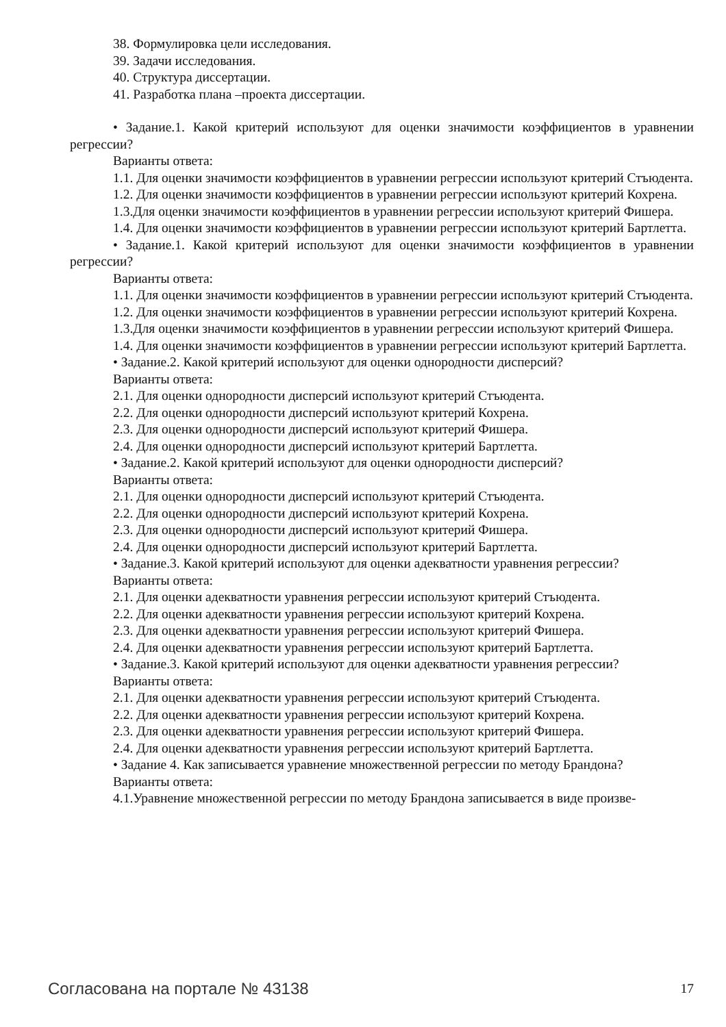38. Формулировка цели исследования.
39. Задачи исследования.
40. Структура диссертации.
41. Разработка плана –проекта диссертации.
• Задание.1. Какой критерий используют для оценки значимости коэффициентов в уравнении регрессии?
Варианты ответа:
1.1. Для оценки значимости коэффициентов в уравнении регрессии используют критерий Стъюдента.
1.2. Для оценки значимости коэффициентов в уравнении регрессии используют критерий Кохрена.
1.3.Для оценки значимости коэффициентов в уравнении регрессии используют критерий Фишера.
1.4. Для оценки значимости коэффициентов в уравнении регрессии используют критерий Бартлетта.
• Задание.1. Какой критерий используют для оценки значимости коэффициентов в уравнении регрессии?
Варианты ответа:
1.1. Для оценки значимости коэффициентов в уравнении регрессии используют критерий Стъюдента.
1.2. Для оценки значимости коэффициентов в уравнении регрессии используют критерий Кохрена.
1.3.Для оценки значимости коэффициентов в уравнении регрессии используют критерий Фишера.
1.4. Для оценки значимости коэффициентов в уравнении регрессии используют критерий Бартлетта.
• Задание.2. Какой критерий используют для оценки однородности дисперсий?
Варианты ответа:
2.1. Для оценки однородности дисперсий используют критерий Стъюдента.
2.2. Для оценки однородности дисперсий используют критерий Кохрена.
2.3. Для оценки однородности дисперсий используют критерий Фишера.
2.4. Для оценки однородности дисперсий используют критерий Бартлетта.
• Задание.2. Какой критерий используют для оценки однородности дисперсий?
Варианты ответа:
2.1. Для оценки однородности дисперсий используют критерий Стъюдента.
2.2. Для оценки однородности дисперсий используют критерий Кохрена.
2.3. Для оценки однородности дисперсий используют критерий Фишера.
2.4. Для оценки однородности дисперсий используют критерий Бартлетта.
• Задание.3. Какой критерий используют для оценки адекватности уравнения регрессии?
Варианты ответа:
2.1. Для оценки адекватности уравнения регрессии используют критерий Стъюдента.
2.2. Для оценки адекватности уравнения регрессии используют критерий Кохрена.
2.3. Для оценки адекватности уравнения регрессии используют критерий Фишера.
2.4. Для оценки адекватности уравнения регрессии используют критерий Бартлетта.
• Задание.3. Какой критерий используют для оценки адекватности уравнения регрессии?
Варианты ответа:
2.1. Для оценки адекватности уравнения регрессии используют критерий Стъюдента.
2.2. Для оценки адекватности уравнения регрессии используют критерий Кохрена.
2.3. Для оценки адекватности уравнения регрессии используют критерий Фишера.
2.4. Для оценки адекватности уравнения регрессии используют критерий Бартлетта.
• Задание 4. Как записывается уравнение множественной регрессии по методу Брандона?
Варианты ответа:
4.1.Уравнение множественной регрессии по методу Брандона записывается в виде произве-
Согласована на портале № 43138 17